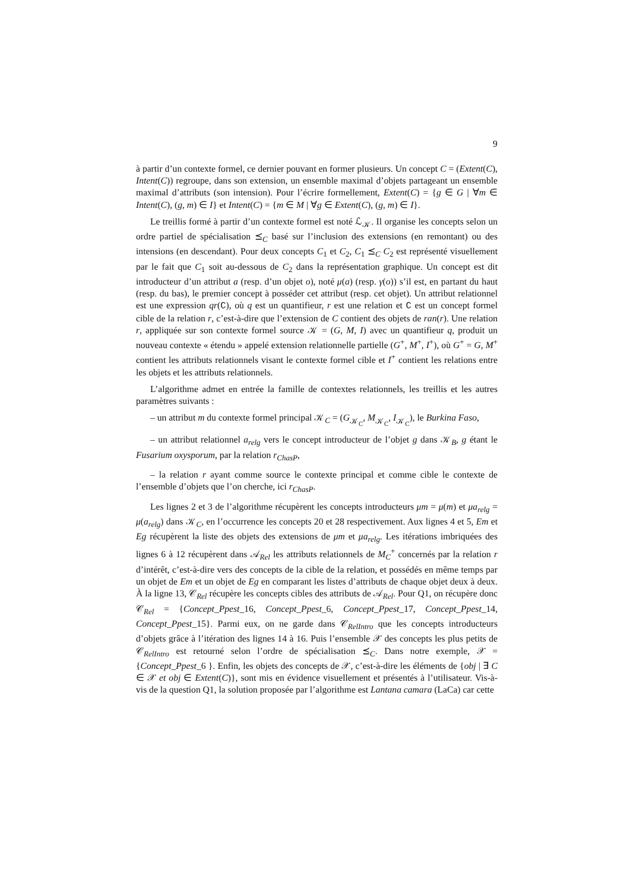9
à partir d’un contexte formel, ce dernier pouvant en former plusieurs. Un concept C = (Extent(C), Intent(C)) regroupe, dans son extension, un ensemble maximal d’objets partageant un ensemble maximal d’attributs (son intension). Pour l’écrire formellement, Extent(C) = {g ∈ G | ∀m ∈ Intent(C), (g, m) ∈ I} et Intent(C) = {m ∈ M | ∀g ∈ Extent(C), (g, m) ∈ I}.
Le treillis formé à partir d’un contexte formel est noté ℒ<sub>𝒦</sub>. Il organise les concepts selon un ordre partiel de spécialisation ⪯<sub>C</sub> basé sur l’inclusion des extensions (en remontant) ou des intensions (en descendant). Pour deux concepts C<sub>1</sub> et C<sub>2</sub>, C<sub>1</sub> ⪯<sub>C</sub> C<sub>2</sub> est représenté visuellement par le fait que C<sub>1</sub> soit au-dessous de C<sub>2</sub> dans la représentation graphique. Un concept est dit introducteur d’un attribut a (resp. d’un objet o), noté μ(a) (resp. γ(o)) s’il est, en partant du haut (resp. du bas), le premier concept à posséder cet attribut (resp. cet objet). Un attribut relationnel est une expression qr(C), où q est un quantifieur, r est une relation et C est un concept formel cible de la relation r, c’est-à-dire que l’extension de C contient des objets de ran(r). Une relation r, appliquée sur son contexte formel source 𝒦 = (G, M, I) avec un quantifieur q, produit un nouveau contexte « étendu » appelé extension relationnelle partielle (G<sup>+</sup>, M<sup>+</sup>, I<sup>+</sup>), où G<sup>+</sup> = G, M<sup>+</sup> contient les attributs relationnels visant le contexte formel cible et I<sup>+</sup> contient les relations entre les objets et les attributs relationnels.
L’algorithme admet en entrée la famille de contextes relationnels, les treillis et les autres paramètres suivants :
– un attribut m du contexte formel principal 𝒦<sub>C</sub> = (G<sub>𝒦<sub>C</sub></sub>, M<sub>𝒦<sub>C</sub></sub>, I<sub>𝒦<sub>C</sub></sub>), le Burkina Faso,
– un attribut relationnel a<sub>relg</sub> vers le concept introducteur de l’objet g dans 𝒦<sub>B</sub>, g étant le Fusarium oxysporum, par la relation r<sub>ChasP</sub>,
– la relation r ayant comme source le contexte principal et comme cible le contexte de l’ensemble d’objets que l’on cherche, ici r<sub>ChasP</sub>.
Les lignes 2 et 3 de l’algorithme récupèrent les concepts introducteurs μm = μ(m) et μa<sub>relg</sub> = μ(a<sub>relg</sub>) dans 𝒦<sub>C</sub>, en l’occurrence les concepts 20 et 28 respectivement. Aux lignes 4 et 5, Em et Eg récupèrent la liste des objets des extensions de μm et μa<sub>relg</sub>. Les itérations imbriquées des lignes 6 à 12 récupèrent dans 𝒜<sub>Rel</sub> les attributs relationnels de M<sub>C</sub><sup>+</sup> concernés par la relation r d’intérêt, c’est-à-dire vers des concepts de la cible de la relation, et possédés en même temps par un objet de Em et un objet de Eg en comparant les listes d’attributs de chaque objet deux à deux. À la ligne 13, 𝒞<sub>Rel</sub> récupère les concepts cibles des attributs de 𝒜<sub>Rel</sub>. Pour Q1, on récupère donc 𝒞<sub>Rel</sub> = {Concept_Ppest_16, Concept_Ppest_6, Concept_Ppest_17, Concept_Ppest_14, Concept_Ppest_15}. Parmi eux, on ne garde dans 𝒞<sub>RelIntro</sub> que les concepts introducteurs d’objets grâce à l’itération des lignes 14 à 16. Puis l’ensemble 𝒳 des concepts les plus petits de 𝒞<sub>RelIntro</sub> est retourné selon l’ordre de spécialisation ⪯<sub>C</sub>. Dans notre exemple, 𝒳 = {Concept_Ppest_6 }. Enfin, les objets des concepts de 𝒳, c’est-à-dire les éléments de {obj | ∃ C ∈ 𝒳 et obj ∈ Extent(C)}, sont mis en évidence visuellement et présentés à l’utilisateur. Vis-à-vis de la question Q1, la solution proposée par l’algorithme est Lantana camara (LaCa) car cette